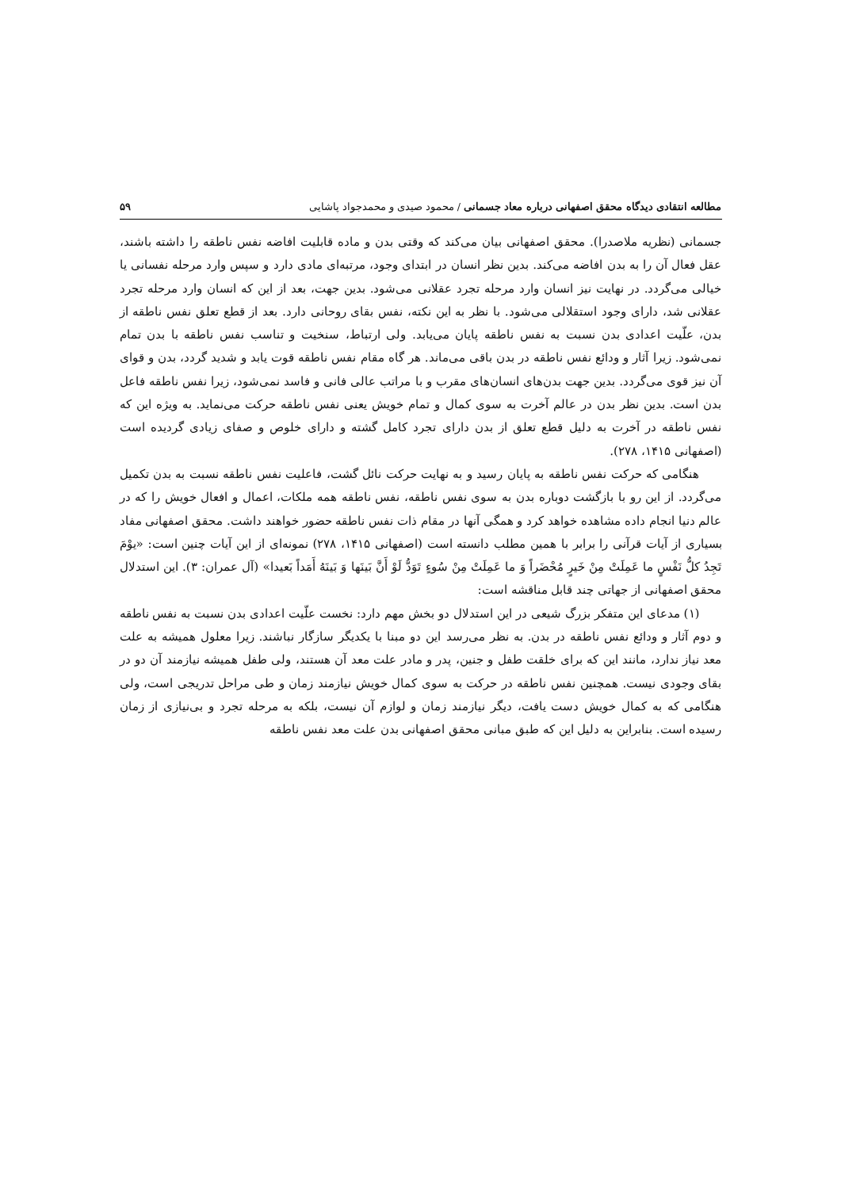مطالعه انتقادی دیدگاه محقق اصفهانی درباره معاد جسمانی / محمود صیدی و محمدجواد پاشایی ۵۹
جسمانی (نظریه ملاصدرا). محقق اصفهانی بیان می‌کند که وقتی بدن و ماده قابلیت افاضه نفس ناطقه را داشته باشند، عقل فعال آن را به بدن افاضه می‌کند. بدین نظر انسان در ابتدای وجود، مرتبه‌ای مادی دارد و سپس وارد مرحله نفسانی یا خیالی می‌گردد. در نهایت نیز انسان وارد مرحله تجرد عقلانی می‌شود. بدین جهت، بعد از این که انسان وارد مرحله تجرد عقلانی شد، دارای وجود استقلالی می‌شود. با نظر به این نکته، نفس بقای روحانی دارد. بعد از قطع تعلق نفس ناطقه از بدن، علّیت اعدادی بدن نسبت به نفس ناطقه پایان می‌یابد. ولی ارتباط، سنخیت و تناسب نفس ناطقه با بدن تمام نمی‌شود. زیرا آثار و ودائع نفس ناطقه در بدن باقی می‌ماند. هر گاه مقام نفس ناطقه قوت یابد و شدید گردد، بدن و قوای آن نیز قوی می‌گردد. بدین جهت بدن‌های انسان‌های مقرب و با مراتب عالی فانی و فاسد نمی‌شود، زیرا نفس ناطقه فاعل بدن است. بدین نظر بدن در عالم آخرت به سوی کمال و تمام خویش یعنی نفس ناطقه حرکت می‌نماید. به ویژه این که نفس ناطقه در آخرت به دلیل قطع تعلق از بدن دارای تجرد کامل گشته و دارای خلوص و صفای زیادی گردیده است (اصفهانی ۱۴۱۵، ۲۷۸).
هنگامی که حرکت نفس ناطقه به پایان رسید و به نهایت حرکت نائل گشت، فاعلیت نفس ناطقه نسبت به بدن تکمیل می‌گردد. از این رو با بازگشت دوباره بدن به سوی نفس ناطقه، نفس ناطقه همه ملکات، اعمال و افعال خویش را که در عالم دنیا انجام داده مشاهده خواهد کرد و همگی آنها در مقام ذات نفس ناطقه حضور خواهند داشت. محقق اصفهانی مفاد بسیاری از آیات قرآنی را برابر با همین مطلب دانسته است (اصفهانی ۱۴۱۵، ۲۷۸) نمونه‌ای از این آیات چنین است: «یوْمَ تَجِدُ کلُّ نَفْسٍ ما عَمِلَتْ مِنْ خَیرٍ مُحْضَراً وَ ما عَمِلَتْ مِنْ سُوءٍ تَوَدُّ لَوْ أَنَّ بَینَها وَ بَینَهُ أَمَداً بَعیدا» (آل عمران: ۳). این استدلال محقق اصفهانی از جهاتی چند قابل مناقشه است:
(۱) مدعای این متفکر بزرگ شیعی در این استدلال دو بخش مهم دارد: نخست علّیت اعدادی بدن نسبت به نفس ناطقه و دوم آثار و ودائع نفس ناطقه در بدن. به نظر می‌رسد این دو مبنا با یکدیگر سازگار نباشند. زیرا معلول همیشه به علت معد نیاز ندارد، مانند این که برای خلقت طفل و جنین، پدر و مادر علت معد آن هستند، ولی طفل همیشه نیازمند آن دو در بقای وجودی نیست. همچنین نفس ناطقه در حرکت به سوی کمال خویش نیازمند زمان و طی مراحل تدریجی است، ولی هنگامی که به کمال خویش دست یافت، دیگر نیازمند زمان و لوازم آن نیست، بلکه به مرحله تجرد و بی‌نیازی از زمان رسیده است. بنابراین به دلیل این که طبق مبانی محقق اصفهانی بدن علت معد نفس ناطقه